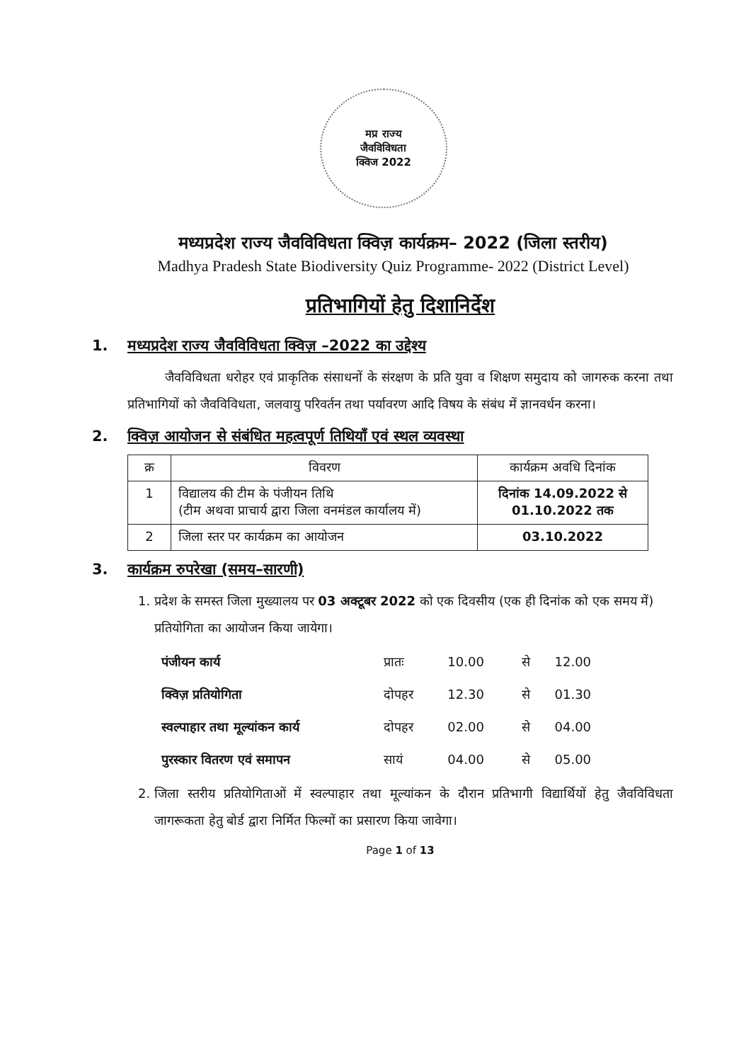मप्र राज्य
जैवविविधता
क्विज 2022
मध्यप्रदेश राज्य जैवविविधता क्विज़ कार्यक्रम– 2022 (जिला स्तरीय)
Madhya Pradesh State Biodiversity Quiz Programme- 2022 (District Level)
प्रतिभागियों हेतु दिशानिर्देश
1. मध्यप्रदेश राज्य जैवविविधता क्विज़ –2022 का उद्देश्य
जैवविविधता धरोहर एवं प्राकृतिक संसाधनों के संरक्षण के प्रति युवा व शिक्षण समुदाय को जागरुक करना तथा प्रतिभागियों को जैवविविधता, जलवायु परिवर्तन तथा पर्यावरण आदि विषय के संबंध में ज्ञानवर्धन करना।
2. क्विज़ आयोजन से संबंधित महत्वपूर्ण तिथियाँ एवं स्थल व्यवस्था
| क्र | विवरण | कार्यक्रम अवधि दिनांक |
| --- | --- | --- |
| 1 | विद्यालय की टीम के पंजीयन तिथि (टीम अथवा प्राचार्य द्वारा जिला वनमंडल कार्यालय में) | दिनांक 14.09.2022 से 01.10.2022 तक |
| 2 | जिला स्तर पर कार्यक्रम का आयोजन | 03.10.2022 |
3. कार्यक्रम रुपरेखा (समय–सारणी)
1. प्रदेश के समस्त जिला मुख्यालय पर 03 अक्टूबर 2022 को एक दिवसीय (एक ही दिनांक को एक समय में) प्रतियोगिता का आयोजन किया जायेगा।
| पंजीयन कार्य | प्रातः | 10.00 | से | 12.00 |
| क्विज़ प्रतियोगिता | दोपहर | 12.30 | से | 01.30 |
| स्वल्पाहार तथा मूल्यांकन कार्य | दोपहर | 02.00 | से | 04.00 |
| पुरस्कार वितरण एवं समापन | सायं | 04.00 | से | 05.00 |
2. जिला स्तरीय प्रतियोगिताओं में स्वल्पाहार तथा मूल्यांकन के दौरान प्रतिभागी विद्यार्थियों हेतु जैवविविधता जागरूकता हेतु बोर्ड द्वारा निर्मित फिल्मों का प्रसारण किया जावेगा।
Page 1 of 13